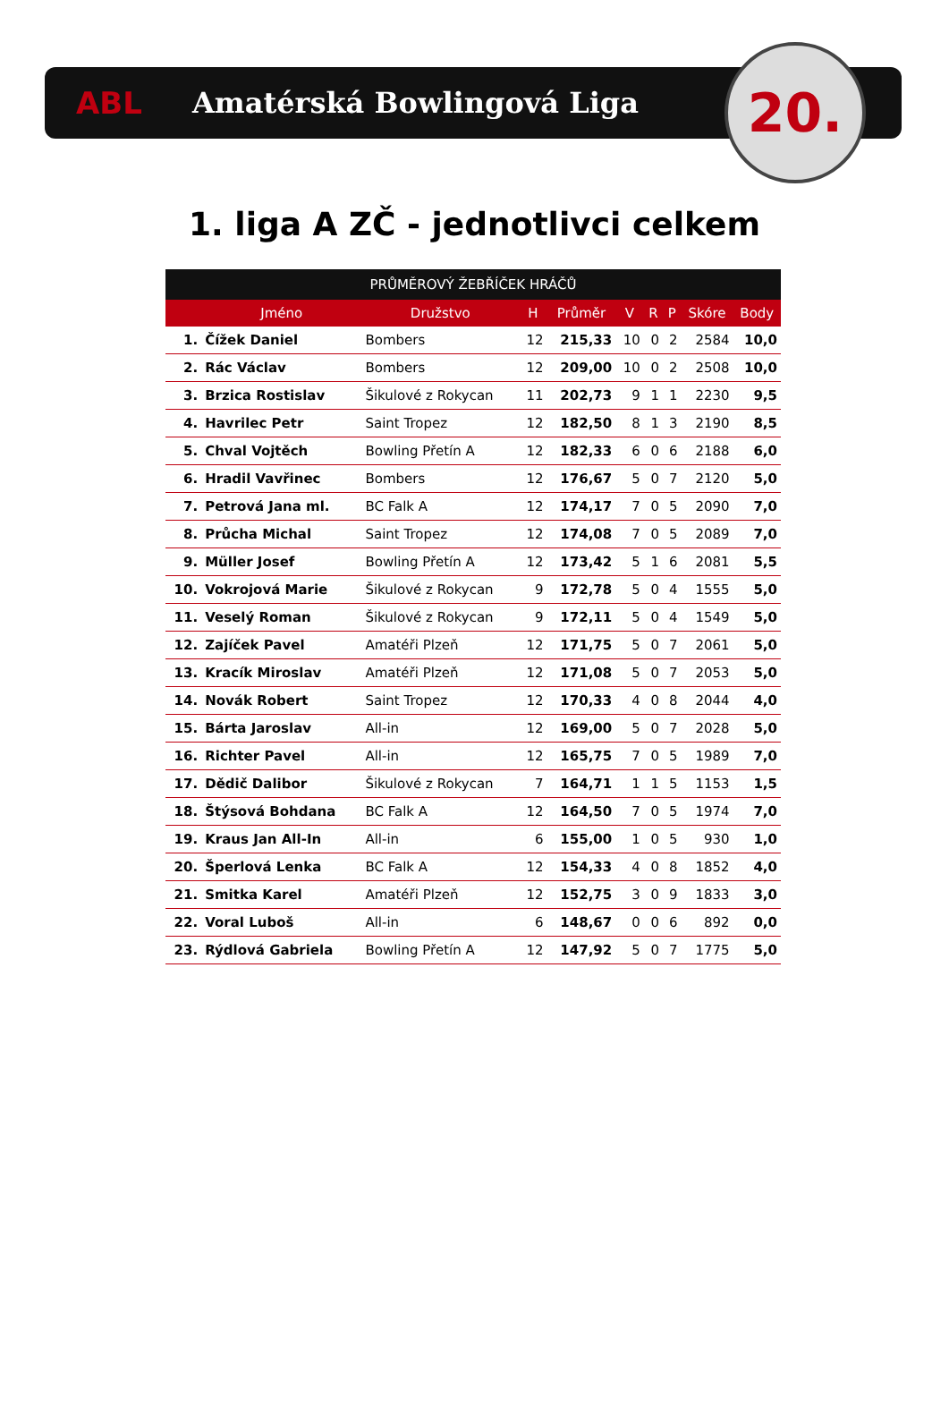ABL Amatérská Bowlingová Liga
20.
1. liga A ZČ - jednotlivci celkem
| PRŮMĚROVÝ ŽEBŘÍČEK HRÁČŮ | | | | | | | | | |
| --- | --- | --- | --- | --- | --- | --- | --- | --- | --- |
| | Jméno | Družstvo | H | Průměr | V | R | P | Skóre | Body |
| 1. | Čížek Daniel | Bombers | 12 | 215,33 | 10 | 0 | 2 | 2584 | 10,0 |
| 2. | Rác Václav | Bombers | 12 | 209,00 | 10 | 0 | 2 | 2508 | 10,0 |
| 3. | Brzica Rostislav | Šikulové z Rokycan | 11 | 202,73 | 9 | 1 | 1 | 2230 | 9,5 |
| 4. | Havrilec Petr | Saint Tropez | 12 | 182,50 | 8 | 1 | 3 | 2190 | 8,5 |
| 5. | Chval Vojtěch | Bowling Přetín A | 12 | 182,33 | 6 | 0 | 6 | 2188 | 6,0 |
| 6. | Hradil Vavřinec | Bombers | 12 | 176,67 | 5 | 0 | 7 | 2120 | 5,0 |
| 7. | Petrová Jana ml. | BC Falk A | 12 | 174,17 | 7 | 0 | 5 | 2090 | 7,0 |
| 8. | Průcha Michal | Saint Tropez | 12 | 174,08 | 7 | 0 | 5 | 2089 | 7,0 |
| 9. | Müller Josef | Bowling Přetín A | 12 | 173,42 | 5 | 1 | 6 | 2081 | 5,5 |
| 10. | Vokrojová Marie | Šikulové z Rokycan | 9 | 172,78 | 5 | 0 | 4 | 1555 | 5,0 |
| 11. | Veselý Roman | Šikulové z Rokycan | 9 | 172,11 | 5 | 0 | 4 | 1549 | 5,0 |
| 12. | Zajíček Pavel | Amatéři Plzeň | 12 | 171,75 | 5 | 0 | 7 | 2061 | 5,0 |
| 13. | Kracík Miroslav | Amatéři Plzeň | 12 | 171,08 | 5 | 0 | 7 | 2053 | 5,0 |
| 14. | Novák Robert | Saint Tropez | 12 | 170,33 | 4 | 0 | 8 | 2044 | 4,0 |
| 15. | Bárta Jaroslav | All-in | 12 | 169,00 | 5 | 0 | 7 | 2028 | 5,0 |
| 16. | Richter Pavel | All-in | 12 | 165,75 | 7 | 0 | 5 | 1989 | 7,0 |
| 17. | Dědič Dalibor | Šikulové z Rokycan | 7 | 164,71 | 1 | 1 | 5 | 1153 | 1,5 |
| 18. | Štýsová Bohdana | BC Falk A | 12 | 164,50 | 7 | 0 | 5 | 1974 | 7,0 |
| 19. | Kraus Jan All-In | All-in | 6 | 155,00 | 1 | 0 | 5 | 930 | 1,0 |
| 20. | Šperlová Lenka | BC Falk A | 12 | 154,33 | 4 | 0 | 8 | 1852 | 4,0 |
| 21. | Smitka Karel | Amatéři Plzeň | 12 | 152,75 | 3 | 0 | 9 | 1833 | 3,0 |
| 22. | Voral Luboš | All-in | 6 | 148,67 | 0 | 0 | 6 | 892 | 0,0 |
| 23. | Rýdlová Gabriela | Bowling Přetín A | 12 | 147,92 | 5 | 0 | 7 | 1775 | 5,0 |